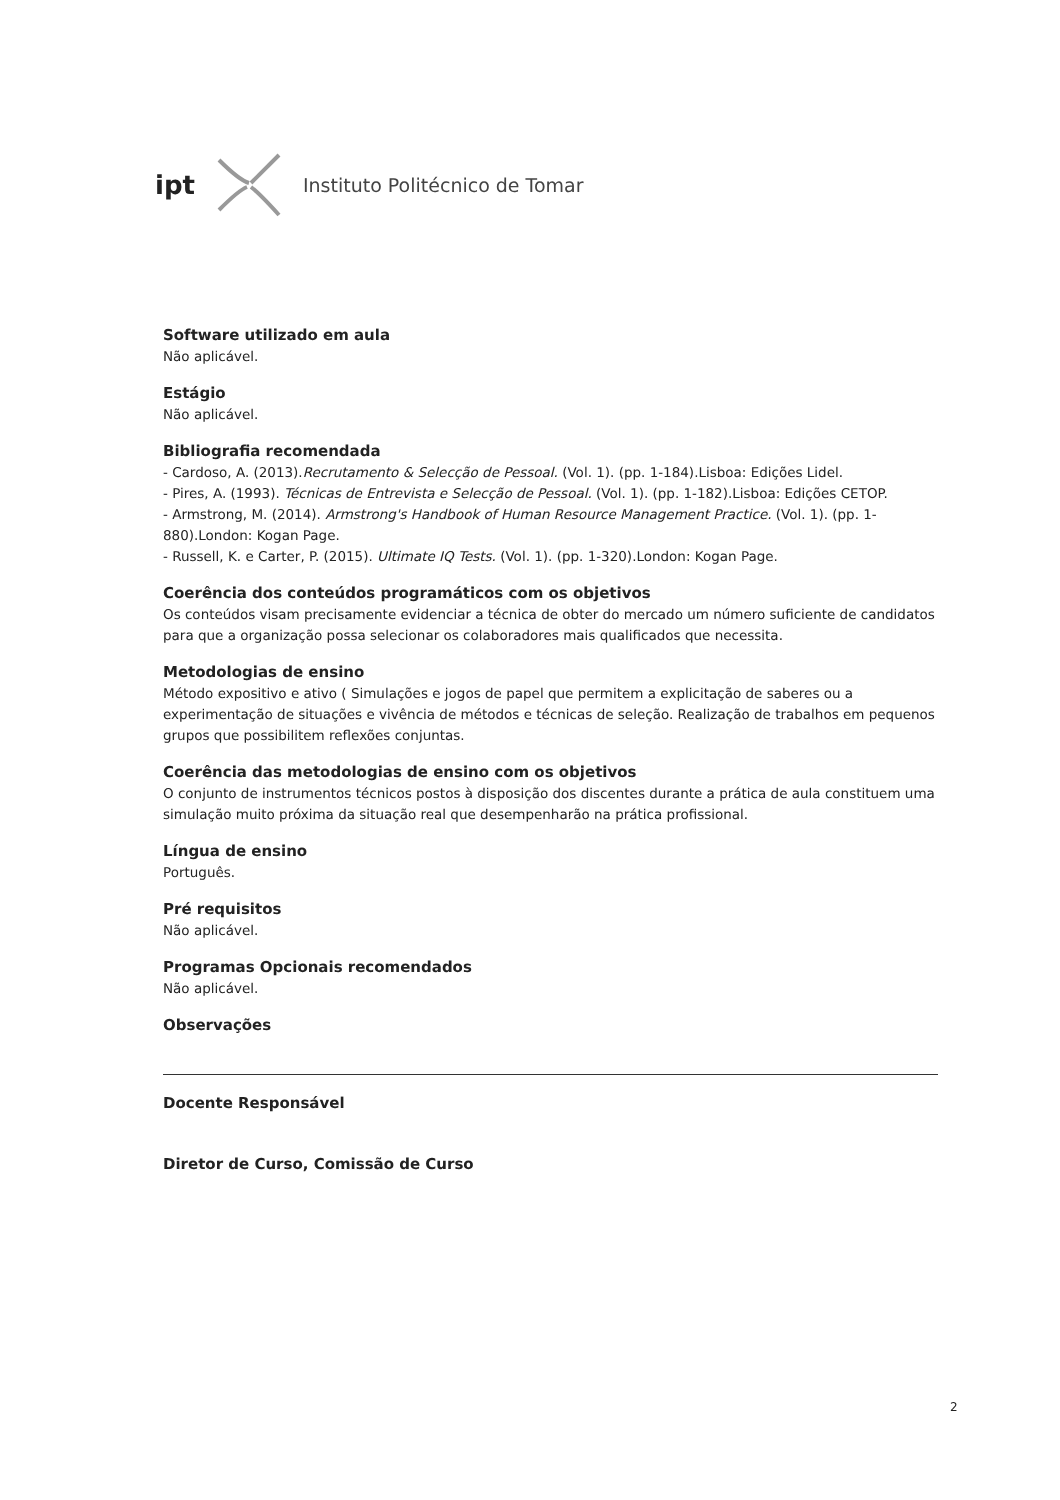ipt Instituto Politécnico de Tomar
Software utilizado em aula
Não aplicável.
Estágio
Não aplicável.
Bibliografia recomendada
- Cardoso, A. (2013).Recrutamento & Selecção de Pessoal. (Vol. 1). (pp. 1-184).Lisboa: Edições Lidel.
- Pires, A. (1993). Técnicas de Entrevista e Selecção de Pessoal. (Vol. 1). (pp. 1-182).Lisboa: Edições CETOP.
- Armstrong, M. (2014). Armstrong's Handbook of Human Resource Management Practice. (Vol. 1). (pp. 1-880).London: Kogan Page.
- Russell, K. e Carter, P. (2015). Ultimate IQ Tests. (Vol. 1). (pp. 1-320).London: Kogan Page.
Coerência dos conteúdos programáticos com os objetivos
Os conteúdos visam precisamente evidenciar a técnica de obter do mercado um número suficiente de candidatos para que a organização possa selecionar os colaboradores mais qualificados que necessita.
Metodologias de ensino
Método expositivo e ativo ( Simulações e jogos de papel que permitem a explicitação de saberes ou a experimentação de situações e vivência de métodos e técnicas de seleção. Realização de trabalhos em pequenos grupos que possibilitem reflexões conjuntas.
Coerência das metodologias de ensino com os objetivos
O conjunto de instrumentos técnicos postos à disposição dos discentes durante a prática de aula constituem uma simulação muito próxima da situação real que desempenharão na prática profissional.
Língua de ensino
Português.
Pré requisitos
Não aplicável.
Programas Opcionais recomendados
Não aplicável.
Observações
Docente Responsável
Diretor de Curso, Comissão de Curso
2